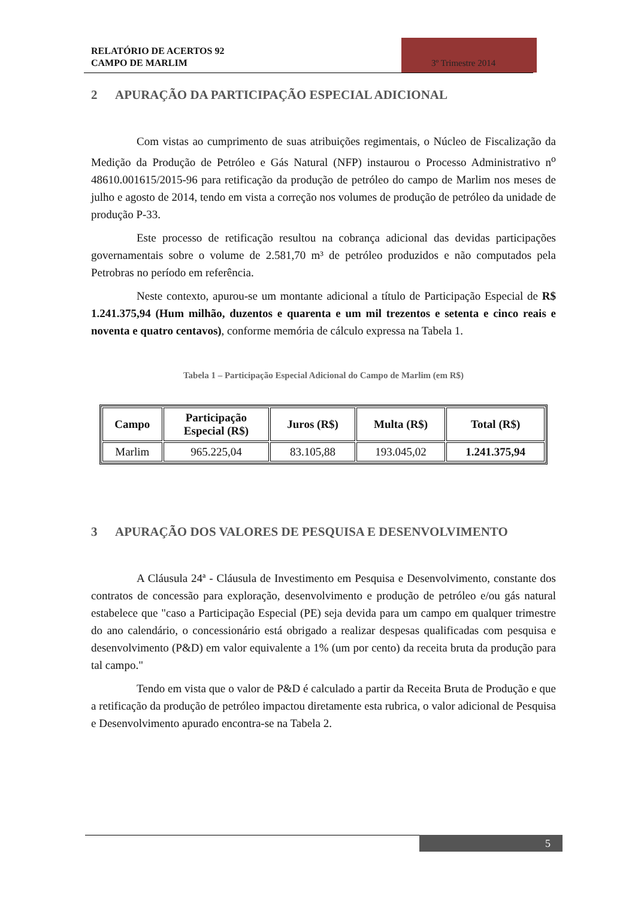RELATÓRIO DE ACERTOS 92
CAMPO DE MARLIM
3º Trimestre 2014
2 APURAÇÃO DA PARTICIPAÇÃO ESPECIAL ADICIONAL
Com vistas ao cumprimento de suas atribuições regimentais, o Núcleo de Fiscalização da Medição da Produção de Petróleo e Gás Natural (NFP) instaurou o Processo Administrativo n<sup>o</sup> 48610.001615/2015-96 para retificação da produção de petróleo do campo de Marlim nos meses de julho e agosto de 2014, tendo em vista a correção nos volumes de produção de petróleo da unidade de produção P-33.
Este processo de retificação resultou na cobrança adicional das devidas participações governamentais sobre o volume de 2.581,70 m³ de petróleo produzidos e não computados pela Petrobras no período em referência.
Neste contexto, apurou-se um montante adicional a título de Participação Especial de R$ 1.241.375,94 (Hum milhão, duzentos e quarenta e um mil trezentos e setenta e cinco reais e noventa e quatro centavos), conforme memória de cálculo expressa na Tabela 1.
Tabela 1 – Participação Especial Adicional do Campo de Marlim (em R$)
| Campo | Participação Especial (R$) | Juros (R$) | Multa (R$) | Total (R$) |
| --- | --- | --- | --- | --- |
| Marlim | 965.225,04 | 83.105,88 | 193.045,02 | 1.241.375,94 |
3 APURAÇÃO DOS VALORES DE PESQUISA E DESENVOLVIMENTO
A Cláusula 24ª - Cláusula de Investimento em Pesquisa e Desenvolvimento, constante dos contratos de concessão para exploração, desenvolvimento e produção de petróleo e/ou gás natural estabelece que "caso a Participação Especial (PE) seja devida para um campo em qualquer trimestre do ano calendário, o concessionário está obrigado a realizar despesas qualificadas com pesquisa e desenvolvimento (P&D) em valor equivalente a 1% (um por cento) da receita bruta da produção para tal campo."
Tendo em vista que o valor de P&D é calculado a partir da Receita Bruta de Produção e que a retificação da produção de petróleo impactou diretamente esta rubrica, o valor adicional de Pesquisa e Desenvolvimento apurado encontra-se na Tabela 2.
5